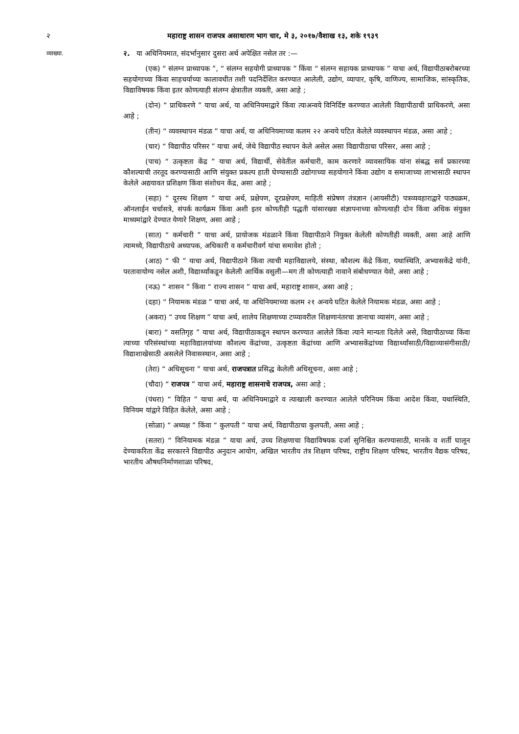२ महाराष्ट्र शासन राजपत्र असाधारण भाग चार, मे ३, २०१७/वैशाख १३, शके १९३९
व्याख्या.
२. या अधिनियमात, संदर्भानुसार दुसरा अर्थ अपेक्षित नसेल तर :—
(एक) “ संलग्न प्राध्यापक ”, “ संलग्न सहयोगी प्राध्यापक ” किंवा “ संलग्न सहायक प्राध्यापक ” याचा अर्थ, विद्यापीठाबरोबरच्या सहयोगाच्या किंवा साहचर्याच्या कालावधीत तशी पदनिर्देशित करण्यात आलेली, उद्योग, व्यापार, कृषि, वाणिज्य, सामाजिक, सांस्कृतिक, विद्याविषयक किंवा इतर कोणत्याही संलग्न क्षेत्रातील व्यक्ती, असा आहे ;
(दोन) “ प्राधिकरणे ” याचा अर्थ, या अधिनियमाद्वारे किंवा त्याअन्वये विनिर्दिष्ट करण्यात आलेली विद्यापीठाची प्राधिकरणे, असा आहे ;
(तीन) “ व्यवस्थापन मंडळ ” याचा अर्थ, या अधिनियमाच्या कलम २२ अन्वये घटित केलेले व्यवस्थापन मंडळ, असा आहे ;
(चार) “ विद्यापीठ परिसर ” याचा अर्थ, जेथे विद्यापीठ स्थापन केले असेल असा विद्यापीठाचा परिसर, असा आहे ;
(पाच) “ उत्कृष्टता केंद्र ” याचा अर्थ, विद्यार्थी, सेवेतील कर्मचारी, काम करणारे व्यावसायिक यांना संबद्ध सर्व प्रकारच्या कौशल्याची तरतूद करण्यासाठी आणि संयुक्त प्रकल्प हाती घेण्यासाठी उद्योगाच्या सहयोगाने किंवा उद्योग व समाजाच्या लाभासाठी स्थापन केलेले अद्ययावत प्रशिक्षण किंवा संशोधन केंद्र, असा आहे ;
(सहा) “ दूरस्थ शिक्षण ” याचा अर्थ, प्रक्षेपण, दूरप्रक्षेपण, माहिती संप्रेषण तंत्रज्ञान (आयसीटी) पत्रव्यवहाराद्वारे पाठ्यक्रम, ऑनलाईन चर्चासत्रे, संपर्क कार्यक्रम किंवा अशी इतर कोणतीही पद्धती यांसारख्या संज्ञापनाच्या कोणत्याही दोन किंवा अधिक संयुक्त माध्यमांद्वारे देण्यात येणारे शिक्षण, असा आहे ;
(सात) “ कर्मचारी ” याचा अर्थ, प्रायोजक मंडळाने किंवा विद्यापीठाने नियुक्त केलेली कोणतीही व्यक्ती, असा आहे आणि त्यामध्ये, विद्यापीठाचे अध्यापक, अधिकारी व कर्मचारीवर्ग यांचा समावेश होतो ;
(आठ) “ फी ” याचा अर्थ, विद्यापीठाने किंवा त्याची महाविद्यालये, संस्था, कौशल्य केंद्रे किंवा, यथास्थिति, अभ्यासकेंद्रे यांनी, परतावायोग्य नसेल अशी, विद्यार्थ्यांकडून केलेली आर्थिक वसुली—मग ती कोणत्याही नावाने संबोधण्यात येवो, असा आहे ;
(नऊ) “ शासन ” किंवा “ राज्य शासन ” याचा अर्थ, महाराष्ट्र शासन, असा आहे ;
(दहा) “ नियामक मंडळ ” याचा अर्थ, या अधिनियमाच्या कलम २१ अन्वये घटित केलेले नियामक मंडळ, असा आहे ;
(अकरा) “ उच्च शिक्षण ” याचा अर्थ, शालेय शिक्षणाच्या टप्प्यावरील शिक्षणानंतरचा ज्ञानाचा व्यासंग, असा आहे ;
(बारा) “ वसतिगृह ” याचा अर्थ, विद्यापीठाकडून स्थापन करण्यात आलेले किंवा त्याने मान्यता दिलेले असे, विद्यापीठाच्या किंवा त्याच्या परिसंस्थांच्या महाविद्यालयांच्या कौशल्य केंद्रांच्या, उत्कृष्टता केंद्रांच्या आणि अभ्यासकेंद्रांच्या विद्यार्थ्यांसाठी/विद्याव्यासंगीसाठी/विद्याशाखेसाठी असलेले निवासस्थान, असा आहे ;
(तेरा) “ अधिसूचना ” याचा अर्थ, राजपत्रात प्रसिद्ध केलेली अधिसूचना, असा आहे ;
(चौदा) “ राजपत्र ” याचा अर्थ, महाराष्ट्र शासनाचे राजपत्र, असा आहे ;
(पंधरा) “ विहित ” याचा अर्थ, या अधिनियमाद्वारे व त्याखाली करण्यात आलेले परिनियम किंवा आदेश किंवा, यथास्थिति, विनियम यांद्वारे विहित केलेले, असा आहे ;
(सोळा) “ अध्यक्ष ” किंवा “ कुलपती ” याचा अर्थ, विद्यापीठाचा कुलपती, असा आहे ;
(सतरा) “ विनियामक मंडळ ” याचा अर्थ, उच्च शिक्षणाचा विद्याविषयक दर्जा सुनिश्चित करण्यासाठी, मानके व शर्ती घालून देण्याकरिता केंद्र सरकारने विद्यापीठ अनुदान आयोग, अखिल भारतीय तंत्र शिक्षण परिषद, राष्ट्रीय शिक्षण परिषद, भारतीय वैद्यक परिषद, भारतीय औषधनिर्माणशाळा परिषद,